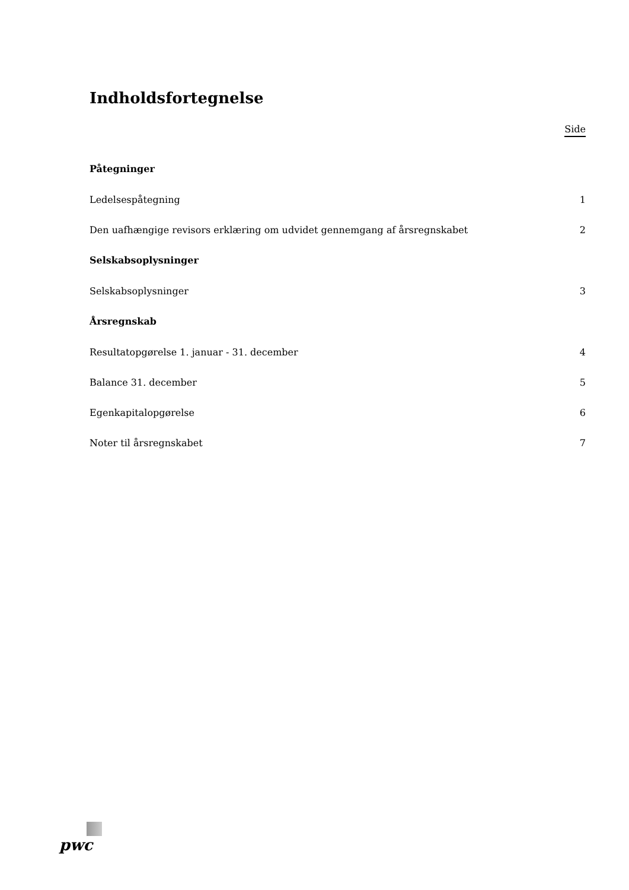Indholdsfortegnelse
Side
Påtegninger
Ledelsespåtegning 1
Den uafhængige revisors erklæring om udvidet gennemgang af årsregnskabet 2
Selskabsoplysninger
Selskabsoplysninger 3
Årsregnskab
Resultatopgørelse 1. januar - 31. december 4
Balance 31. december 5
Egenkapitalopgørelse 6
Noter til årsregnskabet 7
pwc